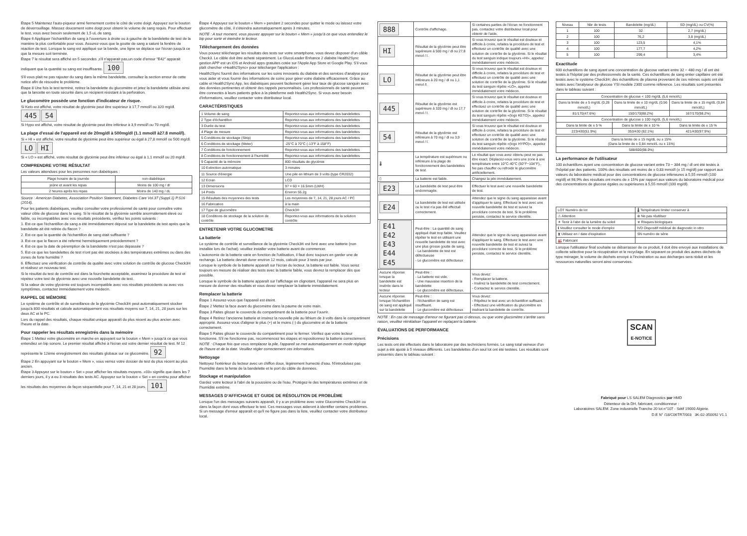Étape 5 Maintenez l'auto-piqueur armé fermement contre le côté de votre doigt. Appuyez sur le bouton de déverrouillage. Massez doucement votre doigt pour obtenir le volume de sang requis. Pour effectuer le test, vous avez besoin seulement de 1,5 uL de sang.
Étape 6 Appliquer l'échantillon de sang à l'ouverture à droite ou à gauche de la bandelette de test de la manière la plus confortable pour vous. Assurez-vous que la goutte de sang a saturé la fenêtre de réaction de test. Lorsque le sang est appliqué sur la bande, une ligne se déplace sur l'écran jusqu'à ce que la mesure soit terminée.
Étape 7 le résultat sera affiché en 5 secondes ,s'il n'apparait pas,un code d'erreur "E42" apparait indiquant que la quantité su sang est insuffisante. 100
S'il vous plait ne pas rajouter du sang dans la même bandelette, consultez la section erreur de cette notice afin de résoudre le problème.
Étape 8 Une fois le test terminé, retirez la bandelette du glucomètre et jetez la bandelette utilisée ainsi que la lancette en toute sécurité dans un récipient résistant à la perforation.
Le glucomètre possède une fonction d'indicateur de risque.
Si Keto est affiché, votre résultat de glycémie peut être supérieur à 17,7 mmol/l ou 320 mg/dl. 445 54
Si Hypo est affiché, votre résultat de glycémie peut être inférieur à 3,9 mmol/l ou 70 mg/dl.
La plage d'essai de l'appareil est de 20mg/dl à 500mg/dl (1.1 mmol/l à27.8 mmol/l).
Si « HI » est affiché, votre résultat de glycémie peut être supérieur ou égal à 27,8 mmol/l ou 500 mg/dl. LO HI
Si « LO » est affiché, votre résultat de glycémie peut être inférieur ou égal à 1,1 mmol/l ou 20 mg/dl.
COMPRENDRE VOTRE RÉSULTAT
Les valeurs attendues pour les personnes non diabétiques :
| Plage horaire de la journée | non-diabétique |
| --- | --- |
| jeûne et avant les repas | Moins de 100 mg / dl |
| 2 heures après les repas | Moins de 140 mg / dL |
Source : American Diabetes, Association Position Statement, Diabetes Care Vol.37 (Suppl.1) P.S16 (2014).
Pour les patients diabétiques, veuillez consulter votre professionnel de santé pour connaître votre valeur cible de glucose dans le sang. Si le résultat de la glycémie semble anormalement élevé ou faible, ou incompatibles avec vos résultats précédents, vérifiez les points suivants :
1. Est-ce que l'échantillon de sang a été immédiatement déposé sur la bandelette de test après que la bandelette ait été retirée du flacon ?
2. Est-ce que la quantité de l'échantillon de sang était suffisante ?
3. Est-ce que le flacon a été refermé hermétiquement précédemment ?
4. Est-ce que la date de péremption de la bandelette n'est pas dépassée ?
5. Est-ce que les bandelettes de test n'ont pas été stockées à des températures extrêmes ou dans des zones de forte humidité ?
6. Effectuez une vérification de contrôle de qualité avec votre solution de contrôle de glucose Check3® et réalisez un nouveau test.
Si le résultat du test de contrôle est dans la fourchette acceptable, examinez la procédure de test et répétez votre test de glycémie avec une nouvelle bandelette de test.
Si la valeur de votre glycémie est toujours incompatible avec vos résultats précédents ou avec vos symptômes, contactez immédiatement votre médecin.
RAPPEL DE MÉMOIRE
Le système de contrôle et de surveillance de la glycémie Check3® peut automatiquement stocker jusqu'à 800 résultats et calcule automatiquement vos résultats moyens sur 7, 14, 21, 28 jours sur les deux AC et le PC.
Lors du rappel des résultats, chaque résultat unique apparaît du plus récent au plus ancien avec l'heure et la date.
Pour rappeler les résultats enregistrés dans la mémoire
Étape 1 Mettez votre glucomètre en marche en appuyant sur le bouton « Mem » jusqu'à ce que vous entendiez un bip sonore. Le premier résultat affiché à l'écran est votre dernier résultat de test. M 12 représente le 12ème enregistrement des résultats globaux sur ce glucomètre. 92
Étape 2 En appuyant sur le bouton « Mem », vous verrez votre dossier de test du plus récent au plus ancien.
Étape 3 Appuyez sur le bouton « Set » pour afficher les résultats moyens. «03» signifie que dans les 7 derniers jours, il y a eu 3 résultats des tests AC. Appuyez sur le bouton « Set » en continu pour afficher les résultats des moyennes de façon séquentielle pour 7, 14, 21 et 28 jours. 101
Étape 4 Appuyez sur le bouton « Mem » pendant 2 secondes pour quitter le mode ou laissez votre glucomètre de côté, il s'éteindra automatiquement après 3 minutes.
NOTE : A tout moment, vous pouvez appuyer sur le bouton « Mem » jusqu'à ce que vous entendiez le bip pour sortir et éteindre le lecteur.
Téléchargement des données
Vous pouvez télécharger les résultats des tests sur votre smartphone, vous devez disposer d'un câble Check3. Le câble doit être acheté séparément. Le GlucoLeader Enhance 2 diabète Health2Sync gestion APP est un iOS et Android apps gratuites cotée sur l'Apple App Store et Google Play. S'il vous plaît chercher «Health2Sync» pour télécharger l'application :
Health2Sync fournit des informations sur les soins innovants du diabète et des services d'analyse pour vous aider et vous fournir des informations de soins pour gérer votre diabète efficacement. Grâce au cable et Health2Sync App, les diabétiques peuvent facilement gérer leur taux de glucose sanguin avec des données pertinentes et obtenir des rappels personnalisés. Les professionnels de santé peuvent être connectés à leurs patients grâce à la plateforme web Health2Sync. Si vous avez besoin d'informations, veuillez contacter votre distributeur local.
CARACTÉRISTIQUES
| 1 Volume de sang | Reportez-vous aux informations des bandelettes |
| 2 Type d'échantillon | Reportez-vous aux informations des bandelettes |
| 3 Durée du test | Reportez-vous aux informations des bandelettes |
| 4 Plage de mesure | Reportez-vous aux informations des bandelettes |
| 5 Conditions de stockage (Strip) | Reportez-vous aux informations des bandelettes |
| 6 Conditions de stockage (Meter) | -25°C à 70°C (-13°F à 158°F) |
| 7 Conditions de fonctionnement | Reportez-vous aux informations des bandelettes |
| 8 Conditions de fonctionnement à l'humidité | Reportez-vous aux informations des bandelettes |
| 9 Capacité de la mémoire | 800 résultats de glycémie |
| 10 Extinction automatique | 3 minutes |
| 11 Source d'énergie | Une pile en lithium de 3 volts (type CR2032) |
| 12 Ecran | LCD |
| 13 Dimensions | 97 × 60 × 16.5mm (LWH) |
| 14 Poids | Environ 55.2g |
| 15 Résultats des moyennes des tests | Les moyennes de 7, 14, 21, 28 jours AC / PC |
| 16 Fabrication | à la main |
| 17 Type de glucomètre | Check3® |
| 18 Conditions de stockage de la solution de contrôle | Reportez-vous aux informations de la solution contrôle |
ENTRETENIR VOTRE GLUCOMETRE
La batterie
Le système de contrôle et surveillance de la glycémie Check3® est livré avec une batterie (non installée lors de l'achat). veuillez installer votre batterie avant de commencer.
L'autonomie de la batterie varie en fonction de l'utilisation, il faut donc toujours en garder une de rechange. La batterie devrait durer environ 12 mois, calculé pour 3 tests par jour.
Lorsque le symbole de la batterie apparaît sur l'écran du lecteur, la batterie est faible. Vous serez toujours en mesure de réaliser des tests avec la batterie faible, vous devrez la remplacer dès que possible.
Lorsque le symbole de la batterie apparaît sur l'affichage en clignotant, l'appareil ne sera plus en mesure de donner des résultats et vous devez remplacer la batterie immédiatement.
Remplacer la batterie
Étape 1 Assurez-vous que l'appareil est éteint.
Étape 2 Mettez la face avant du glucomètre dans la paume de votre main.
Étape 3 Faites glisser le couvercle du compartiment de la batterie pour l'ouvrir.
Étape 4 Retirez l'ancienne batterie et insérez la nouvelle pile au lithium de 3 volts dans le compartiment approprié. Assurez-vous d'aligner le plus (+) et le moins (-) du glucomètre et de la batterie correctement.
Étape 5 Faites glisser le couvercle du compartiment pour le fermer. Vérifiez que votre lecteur fonctionne. S'il ne fonctionne pas, recommencez les étapes et repositionnez la batterie correctement.
NOTE : Chaque fois que vous remplacez la pile, l'appareil se met automatiquement en mode réglage de l'heure et de la date. Veuillez régler correctement ces informations.
Nettoyage
Nettoyez l'extérieur du lecteur avec un chiffon doux, légèrement humecté d'eau. N'introduisez pas l'humidité dans la fente de la bandelette et le port du câble de données.
Stockage et manipulation
Gardez votre lecteur à l'abri de la poussière ou de l'eau. Protégez-le des températures extrêmes et de l'humidité extrême.
MESSAGES D'AFFICHAGE ET GUIDE DE RÉSOLUTION DE PROBLÈME
Lorsque l'un des messages suivants apparaît, il y a un problème avec votre Glucomètre Check3® ou dans la façon dont vous effectuez le test. Ces messages vous aideront à identifier certains problèmes. Si un message d'erreur apparaît et qu'il ne figure pas dans la liste, veuillez contacter votre distributeur local.
| 888 | Contrôle d'affichage. | Si certaines parties de l'écran ne fonctionnent pas, contactez votre distributeur local pour obtenir de l'aide. |
| HI | Résultat de la glycémie peut être supérieure à 500 mg / dl ou 27,8 mmol / l. | Si vous trouvez que le résultat est douteux et difficile à croire, refaites la procédure de test et effectuez un contrôle de qualité avec une solution de contrôle de la glycémie. Si le résultat du test sanguin indique toujours «HI», appelez immédiatement votre médecin. |
| LO | Résultat de la glycémie peut être inférieure à 20 mg / dl ou 1,1 mmol /l. | Si vous trouvez que le résultat est douteux et difficile à croire, refaites la procédure de test et effectuez un contrôle de qualité avec une solution de contrôle de la glycémie. Si le résultat du test sanguin répète «LO», appelez immédiatement votre médecin. |
| 445 | Résultat de la glycémie est supérieure à 320 mg / dl ou 17,7 mmol / l. | Si vous trouvez que le résultat est douteux et difficile à croire, refaites la procédure de test et effectuez un contrôle de qualité avec une solution de contrôle de la glycémie. Si le résultat du test sanguin répète «(logo KETO)», appelez immédiatement votre médecin. |
| 54 | Résultat de la glycémie est inférieure à 70 mg / dl ou 3,9 mmol / l. | Si vous trouvez que le résultat est douteux et difficile à croire, refaites la procédure de test et effectuez un contrôle de qualité avec une solution de contrôle de la glycémie. Si le résultat du test sanguin répète «(logo HYPO)», appelez immédiatement votre médecin. |
| 🌡 | La température est supérieure ou inférieure à la plage de fonctionnement des bandelettes de test. | Le résultat que vous avez obtenu peut ne pas être exact. Déplacez-vous vers une zone à une température entre 10°C-40°C (50°F~104°F),. Ne pas chauffer ou refroidir le glucomètre artificiellement. |
| ▯ | La batterie est faible. | Changez la pile immédiatement. |
| E23 | La bandelette de test peut être endommagée. | Effectuer le test avec une nouvelle bandelette de test. |
| E24 | La bandelette de test est utilisée ou le test n'a pas été effectué correctement. | Attendez que le signe du sang apparaisse avant d'appliquer le sang. Effectuez le test avec une nouvelle bandelette de test et suivez la procédure correcte de test. Si le problème persiste, contactez le service clientèle. |
| E41 E42 E43 E44 E45 | Peut-être : La quantité de sang appliqué était trop faible. Veuillez répéter le test en utilisant une nouvelle bandelette de test avec une plus grosse goutte de sang. - La bandelette de test est défectueuse - Le glucomètre est défectueux | Attendez que le signe du sang apparaisse avant d'appliquer le sang. Effectuez le test avec une nouvelle bandelette de test et suivez la procédure correcte de test. Si le problème persiste, contactez le service clientèle. |
| Aucune réponse lorsque la bandelette est insérée dans le lecteur | Peut-être : - La batterie est vide. - Une mauvaise insertion de la bandelette - Le glucomètre est défectueux. | Vous devez: - Remplacer la batterie. - Insérez la bandelette de test correctement. - Contactez le service clientèle. |
| Aucune réponse lorsque l'échantillon de sang est appliqué sur la bandelette | Peut-être : - l'échantillon de sang est insuffisant. - Le glucomètre est défectueux | Vous devez: - Répétez le test avec un échantillon suffisant. - Effectuez une vérification du glucomètre en insérant la bandelette de contrôle. |
NOTE : En cas de message d'erreur ne figurant pas ci-dessus, ou que votre glucomètre s'arrête sans raison, veuillez réinitialiser l'appareil en replaçant la batterie.
ÉVALUATIONS DE PERFORMANCE
Précisions
Les tests ont été effectués dans le laboratoire par des techniciens formés. Le sang total veineux d'un sujet a été ajusté à 5 niveaux différents. Les bandelettes d'un seul lot ont été testées. Les résultats sont présentés dans le tableau suivant :
| Niveau | Nbr de tests | Bandelette (mg/dL) | SD (mg/dL) ou CV(%) |
| --- | --- | --- | --- |
| 1 | 100 | 32 | 2,7 (mg/dL) |
| 2 | 100 | 76,2 | 3,8 (mg/dL) |
| 3 | 100 | 123,5 | 4,1% |
| 4 | 100 | 177,7 | 4,2% |
| 5 | 100 | 299,4 | 3,4% |
Exactitude
600 échantillons de sang ayant une concentration de glucose variant entre 32 ~ 480 mg / dl ont été testés à l'hôpital par des professionnels de la santé. Ces échantillons de sang entier capillaire ont été testés avec le système Check3®; des échantillons de plasma provenant de ces mêmes sujets ont été testés avec l'analyseur de glucose YSI modèle 2300 comme référence. Les résultats sont présentés dans le tableau suivant :
| Concentration de glucose < 100 mg/dL (5,6 mmol/L) | | |
| Dans la limite de ± 5 mg/dL (0,28 mmol/L) | Dans la limite de ± 10 mg/dL (0,56 mmol/L) | Dans la limite de ± 15 mg/dL (0,84 mmol/L) |
| 81/170(47.6%) | 150/170(88.2%) | 167/170(98.2%) |
| Concentration de glucose ≥ 100 mg/dL (5,6 mmol/L) | | |
| Dans la limite de ± 5 % | Dans la limite de ± 10 % | Dans la limite de ± 15 % |
| 223/430(51.9%) | 353/430 (82.1%) | 421/430(97.9%) |
| Dans la limite de ± 15 mg/dL ou ± 15% (Dans la limite de ± 0,84 mmol/L ou ± 15%) |
| 588/600(98.0%) |
La performance de l'utilisateur
100 échantillons ayant une concentration de glucose variant entre 73 ~ 384 mg / dl ont été testés à l'hôpital par des patients. 100% des résultats ont moins de ± 0,83 mmol/l (± 15 mg/dl) par rapport aux valeurs du laboratoire médical pour des concentrations de glucose inférieures à 5,55 mmol/l (100 mg/dl) et 98,9% des résultats ont moins de ± 15% par rapport aux valeurs du laboratoire médical pour des concentrations de glucose égales ou supérieures à 5,55 mmol/l (100 mg/dl).
| LOT Numéro de lot | 🌡 Température limite/ conserver à |
| ⚠ Attention | ⊗ Ne pas réutiliser |
| ☀ Tenir à l'abri de la lumière du soleil | ☣ Risques biologiques |
| ℹ Veuillez consulter le mode d'emploi | IVD Dispositif médical de diagnostic in vitro |
| ⧗ Utilisez en / date d'expiration | SN numéro de série |
| 🏭 Fabricant | |
Lorsque l'utilisateur final souhaite se débarrasser de ce produit, il doit être envoyé aux installations de collecte sélective pour la récupération et le recyclage. En séparant ce produit des autres déchets de type ménager, le volume de déchets envoyé à l'incinération ou aux décharges sera réduit et les ressources naturelles seront ainsi conservées.
SCAN
E-NOTICE
Fabriqué pour LS SALEM Diagnostics par HMD
Détenteur de la DH, fabricant, conditionneur :
Laboratoires SALEM. Zone industrielle Tranche 20 lot n°107 - Sétif 19000 Algérie.
D.E N° /18/C06TR7/003 3K-02-350092 V1.1